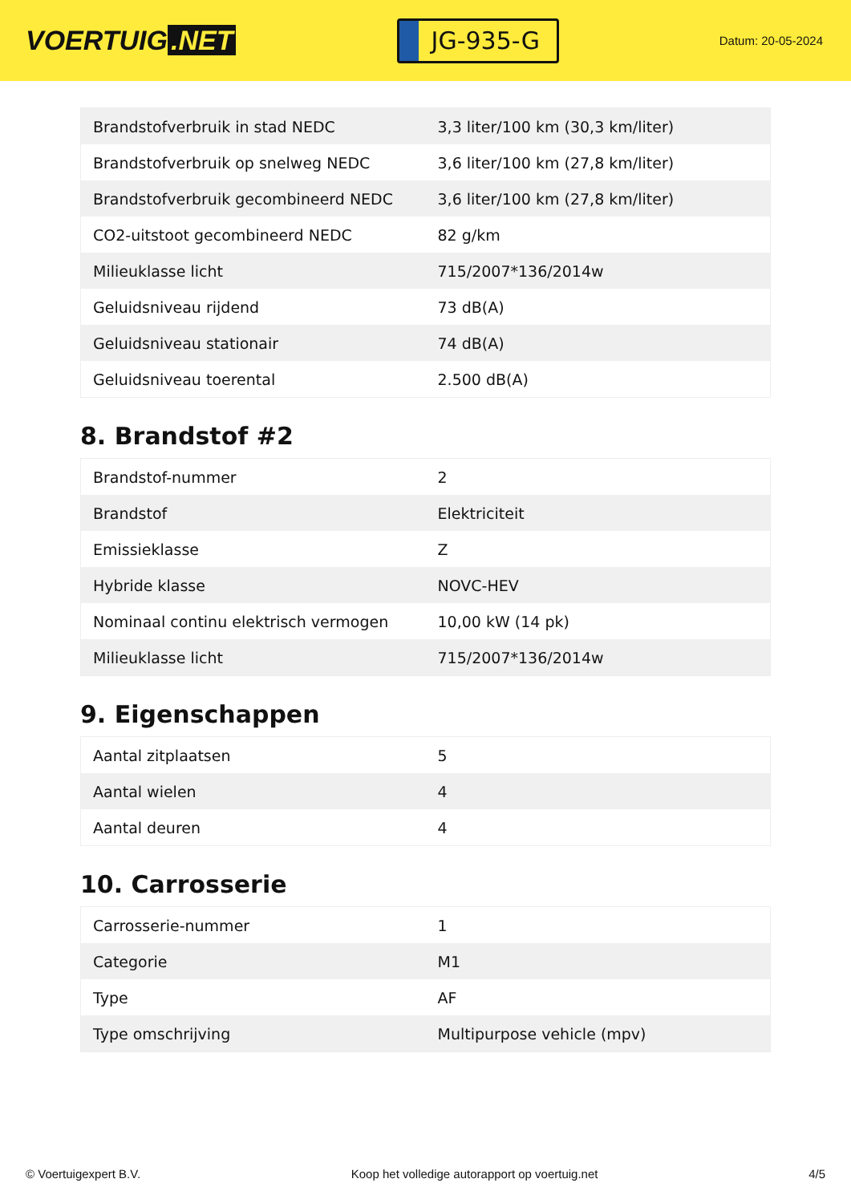VOERTUIG.NET
JG-935-G
Datum: 20-05-2024
| Brandstofverbruik in stad NEDC | 3,3 liter/100 km (30,3 km/liter) |
| Brandstofverbruik op snelweg NEDC | 3,6 liter/100 km (27,8 km/liter) |
| Brandstofverbruik gecombineerd NEDC | 3,6 liter/100 km (27,8 km/liter) |
| CO2-uitstoot gecombineerd NEDC | 82 g/km |
| Milieuklasse licht | 715/2007*136/2014w |
| Geluidsniveau rijdend | 73 dB(A) |
| Geluidsniveau stationair | 74 dB(A) |
| Geluidsniveau toerental | 2.500 dB(A) |
8. Brandstof #2
| Brandstof-nummer | 2 |
| Brandstof | Elektriciteit |
| Emissieklasse | Z |
| Hybride klasse | NOVC-HEV |
| Nominaal continu elektrisch vermogen | 10,00 kW (14 pk) |
| Milieuklasse licht | 715/2007*136/2014w |
9. Eigenschappen
| Aantal zitplaatsen | 5 |
| Aantal wielen | 4 |
| Aantal deuren | 4 |
10. Carrosserie
| Carrosserie-nummer | 1 |
| Categorie | M1 |
| Type | AF |
| Type omschrijving | Multipurpose vehicle (mpv) |
© Voertuigexpert B.V. Koop het volledige autorapport op voertuig.net 4/5